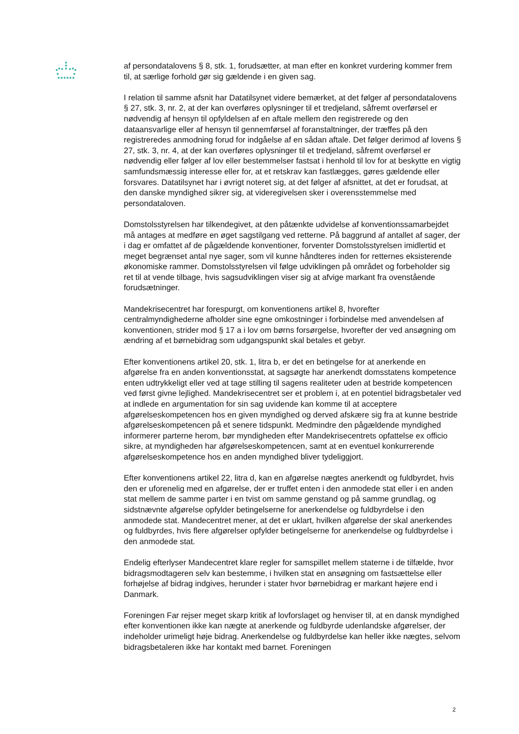af persondatalovens § 8, stk. 1, forudsætter, at man efter en konkret vurdering kommer frem til, at særlige forhold gør sig gældende i en given sag.
I relation til samme afsnit har Datatilsynet videre bemærket, at det følger af persondatalovens § 27, stk. 3, nr. 2, at der kan overføres oplysninger til et tredjeland, såfremt overførsel er nødvendig af hensyn til opfyldelsen af en aftale mellem den registrerede og den dataansvarlige eller af hensyn til gennemførsel af foranstaltninger, der træffes på den registreredes anmodning forud for indgåelse af en sådan aftale. Det følger derimod af lovens § 27, stk. 3, nr. 4, at der kan overføres oplysninger til et tredjeland, såfremt overførsel er nødvendig eller følger af lov eller bestemmelser fastsat i henhold til lov for at beskytte en vigtig samfundsmæssig interesse eller for, at et retskrav kan fastlægges, gøres gældende eller forsvares. Datatilsynet har i øvrigt noteret sig, at det følger af afsnittet, at det er forudsat, at den danske myndighed sikrer sig, at videregivelsen sker i overensstemmelse med persondataloven.
Domstolsstyrelsen har tilkendegivet, at den påtænkte udvidelse af konventionssamarbejdet må antages at medføre en øget sagstilgang ved retterne. På baggrund af antallet af sager, der i dag er omfattet af de pågældende konventioner, forventer Domstolsstyrelsen imidlertid et meget begrænset antal nye sager, som vil kunne håndteres inden for retternes eksisterende økonomiske rammer. Domstolsstyrelsen vil følge udviklingen på området og forbeholder sig ret til at vende tilbage, hvis sagsudviklingen viser sig at afvige markant fra ovenstående forudsætninger.
Mandekrisecentret har forespurgt, om konventionens artikel 8, hvorefter centralmyndighederne afholder sine egne omkostninger i forbindelse med anvendelsen af konventionen, strider mod § 17 a i lov om børns forsørgelse, hvorefter der ved ansøgning om ændring af et børnebidrag som udgangspunkt skal betales et gebyr.
Efter konventionens artikel 20, stk. 1, litra b, er det en betingelse for at anerkende en afgørelse fra en anden konventionsstat, at sagsøgte har anerkendt domsstatens kompetence enten udtrykkeligt eller ved at tage stilling til sagens realiteter uden at bestride kompetencen ved først givne lejlighed. Mandekrisecentret ser et problem i, at en potentiel bidragsbetaler ved at indlede en argumentation for sin sag uvidende kan komme til at acceptere afgørelseskompetencen hos en given myndighed og derved afskære sig fra at kunne bestride afgørelseskompetencen på et senere tidspunkt. Medmindre den pågældende myndighed informerer parterne herom, bør myndigheden efter Mandekrisecentrets opfattelse ex officio sikre, at myndigheden har afgørelseskompetencen, samt at en eventuel konkurrerende afgørelseskompetence hos en anden myndighed bliver tydeliggjort.
Efter konventionens artikel 22, litra d, kan en afgørelse nægtes anerkendt og fuldbyrdet, hvis den er uforenelig med en afgørelse, der er truffet enten i den anmodede stat eller i en anden stat mellem de samme parter i en tvist om samme genstand og på samme grundlag, og sidstnævnte afgørelse opfylder betingelserne for anerkendelse og fuldbyrdelse i den anmodede stat. Mandecentret mener, at det er uklart, hvilken afgørelse der skal anerkendes og fuldbyrdes, hvis flere afgørelser opfylder betingelserne for anerkendelse og fuldbyrdelse i den anmodede stat.
Endelig efterlyser Mandecentret klare regler for samspillet mellem staterne i de tilfælde, hvor bidragsmodtageren selv kan bestemme, i hvilken stat en ansøgning om fastsættelse eller forhøjelse af bidrag indgives, herunder i stater hvor børnebidrag er markant højere end i Danmark.
Foreningen Far rejser meget skarp kritik af lovforslaget og henviser til, at en dansk myndighed efter konventionen ikke kan nægte at anerkende og fuldbyrde udenlandske afgørelser, der indeholder urimeligt høje bidrag. Anerkendelse og fuldbyrdelse kan heller ikke nægtes, selvom bidragsbetaleren ikke har kontakt med barnet. Foreningen
2